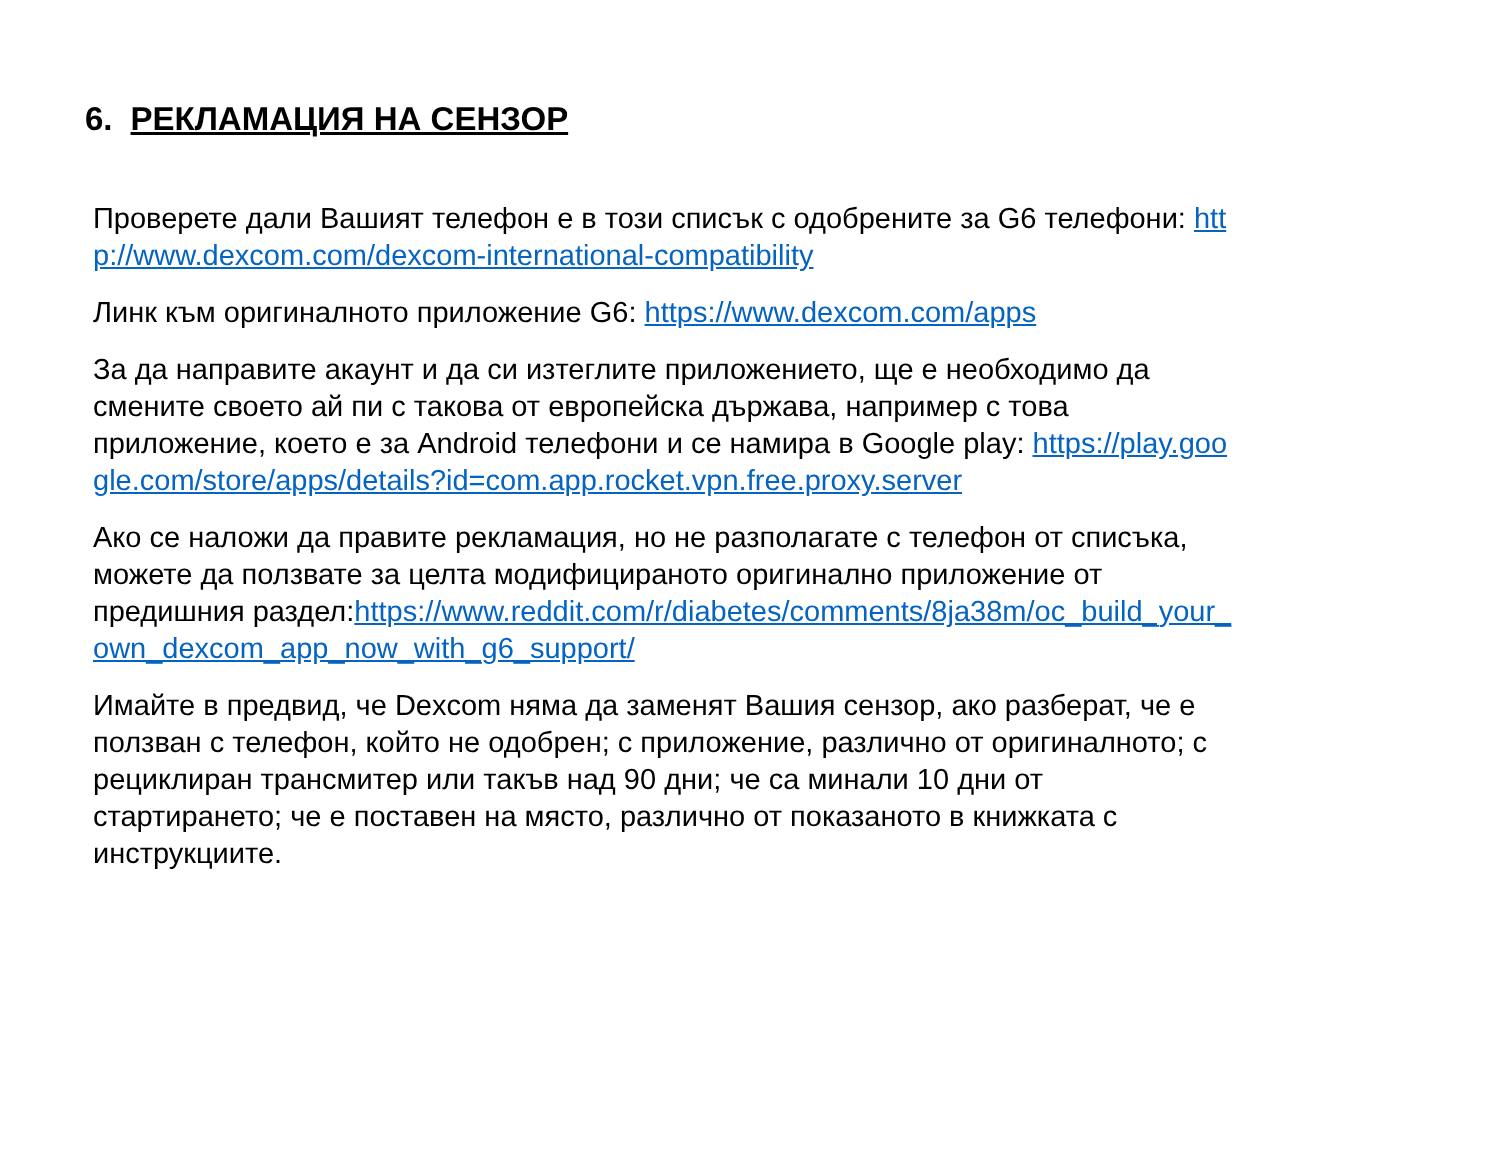6. РЕКЛАМАЦИЯ НА СЕНЗОР
Проверете дали Вашият телефон е в този списък с одобрените за G6 телефони: http://www.dexcom.com/dexcom-international-compatibility
Линк към оригиналното приложение G6: https://www.dexcom.com/apps
За да направите акаунт и да си изтеглите приложението, ще е необходимо да смените своето ай пи с такова от европейска държава, например с това приложение, което е за Android телефони и се намира в Google play: https://play.google.com/store/apps/details?id=com.app.rocket.vpn.free.proxy.server
Ако се наложи да правите рекламация, но не разполагате с телефон от списъка, можете да ползвате за целта модифицираното оригинално приложение от предишния раздел:https://www.reddit.com/r/diabetes/comments/8ja38m/oc_build_your_own_dexcom_app_now_with_g6_support/
Имайте в предвид, че Dexcom няма да заменят Вашия сензор, ако разберат, че е ползван с телефон, който не одобрен; с приложение, различно от оригиналното; с рециклиран трансмитер или такъв над 90 дни; че са минали 10 дни от стартирането; че е поставен на място, различно от показаното в книжката с инструкциите.